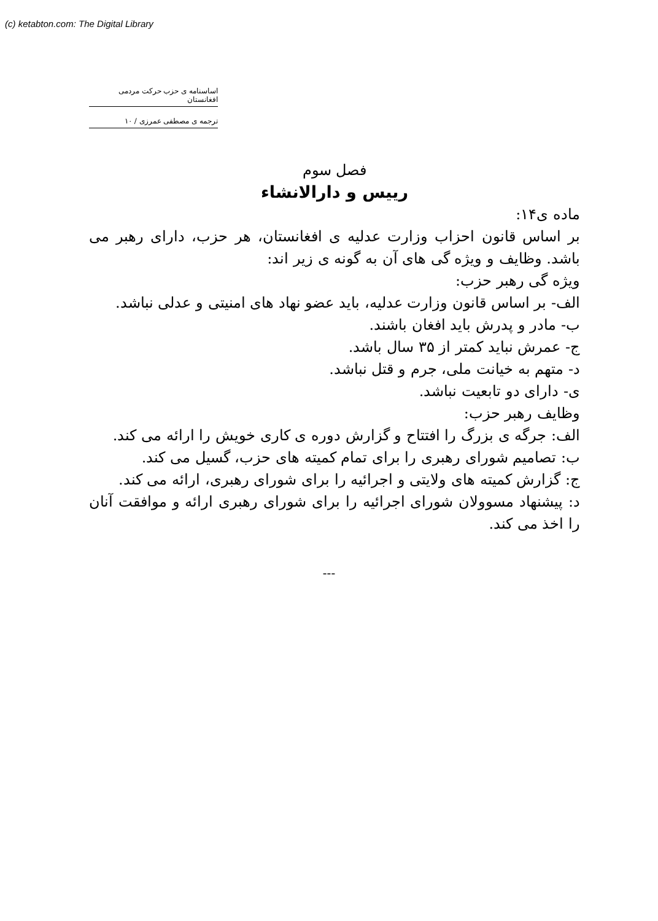(c) ketabton.com: The Digital Library
اساسنامه ی حزب حرکت مردمی افغانستان
ترجمه ی مصطفی عمرزی / ۱۰
فصل سوم
رییس و دارالانشاء
ماده ی۱۴:
بر اساس قانون احزاب وزارت عدلیه ی افغانستان، هر حزب، دارای رهبر می باشد. وظایف و ویژه گی های آن به گونه ی زیر اند:
ویژه گی رهبر حزب:
الف- بر اساس قانون وزارت عدلیه، باید عضو نهاد های امنیتی و عدلی نباشد.
ب- مادر و پدرش باید افغان باشند.
ج- عمرش نباید کمتر از ۳۵ سال باشد.
د- متهم به خیانت ملی، جرم و قتل نباشد.
ی- دارای دو تابعیت نباشد.
وظایف رهبر حزب:
الف: جرگه ی بزرگ را افتتاح و گزارش دوره ی کاری خویش را ارائه می کند.
ب: تصامیم شورای رهبری را برای تمام کمیته های حزب، گسیل می کند.
ج: گزارش کمیته های ولایتی و اجرائیه را برای شورای رهبری، ارائه می کند.
د: پیشنهاد مسوولان شورای اجرائیه را برای شورای رهبری ارائه و موافقت آنان را اخذ می کند.
---